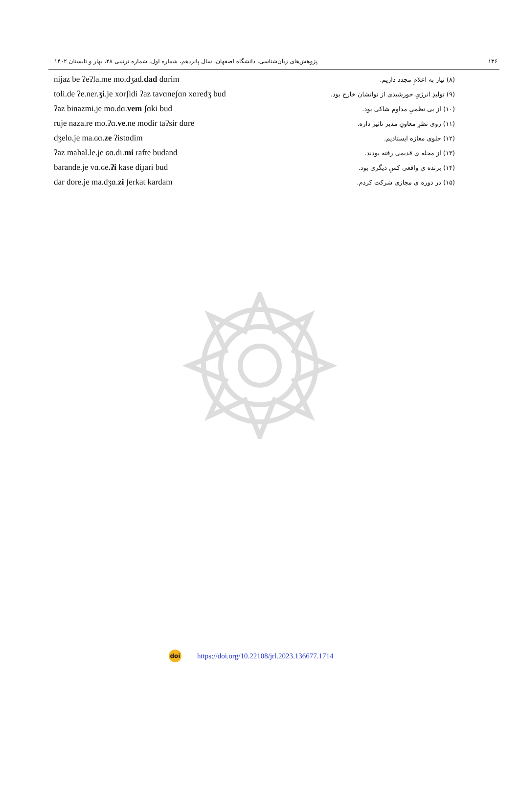۱۳۶ پژوهش‌های زبان‌شناسی، دانشگاه اصفهان، سال پانزدهم، شماره اول، شماره ترتیبی ۲۸، بهار و تابستان ۱۴۰۲
| nijaz be ʔeʔla.me mo.dʒad. dad dɑrim | (۸) نیاز به اعلامِ مجدد داریم. |
| toli.de ʔe.ner. ʒi .je xorʃidi ʔaz tavɑneʃɑn xɑredʒ bud | (۹) تولیدِ انرژیِ خورشیدی از توانشان خارج بود. |
| ʔaz binazmi.je mo.dɑ. vem ʃɑki bud | (۱۰) از بی نظمیِ مداوم شاکی بود. |
| ruje naza.re mo.ʔɑ. ve .ne modir taʔsir dɑre | (۱۱) روی نظرِ معاونِ مدیر تاثیر داره. |
| dʒelo.je ma.ɢɑ. ze ʔistɑdim | (۱۲) جلوی مغازه ایستادیم. |
| ʔaz mahal.le.je ɢɑ.di. mi rafte budand | (۱۳) از محله ی قدیمی رفته بودند. |
| barande.je vɑ.ɢe .ʔi kase diɟari bud | (۱۴) برنده ی واقعی کسِ دیگری بود. |
| dar dore.je ma.dʒɑ. zi ʃerkat kardam | (۱۵) در دوره ی مجازی شرکت کردم. |
doi
https://doi.org/10.22108/jrl.2023.136677.1714